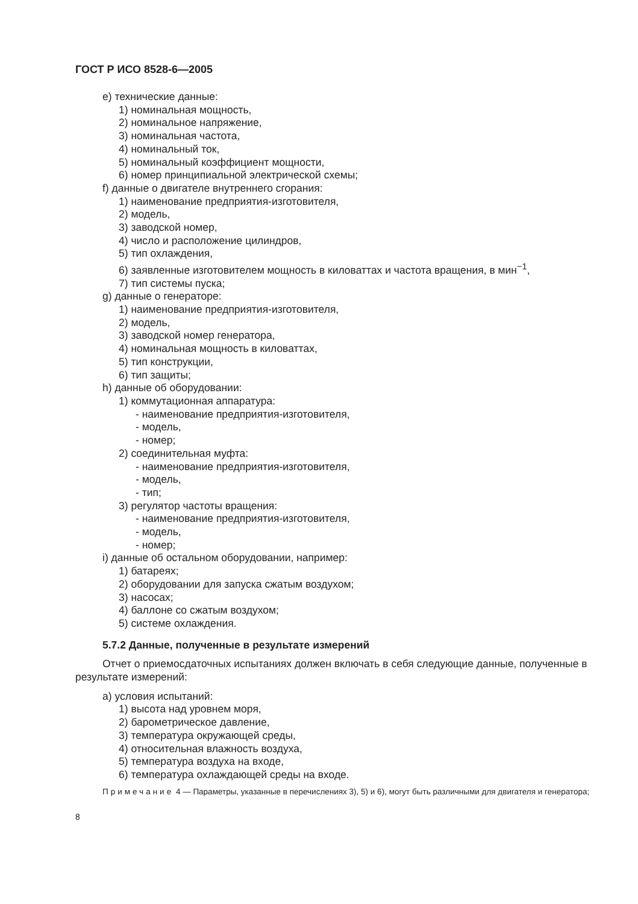ГОСТ Р ИСО 8528-6—2005
е) технические данные:
1) номинальная мощность,
2) номинальное напряжение,
3) номинальная частота,
4) номинальный ток,
5) номинальный коэффициент мощности,
6) номер принципиальной электрической схемы;
f) данные о двигателе внутреннего сгорания:
1) наименование предприятия-изготовителя,
2) модель,
3) заводской номер,
4) число и расположение цилиндров,
5) тип охлаждения,
6) заявленные изготовителем мощность в киловаттах и частота вращения, в мин<sup>−1</sup>,
7) тип системы пуска;
g) данные о генераторе:
1) наименование предприятия-изготовителя,
2) модель,
3) заводской номер генератора,
4) номинальная мощность в киловаттах,
5) тип конструкции,
6) тип защиты;
h) данные об оборудовании:
1) коммутационная аппаратура:
- наименование предприятия-изготовителя,
- модель,
- номер;
2) соединительная муфта:
- наименование предприятия-изготовителя,
- модель,
- тип;
3) регулятор частоты вращения:
- наименование предприятия-изготовителя,
- модель,
- номер;
i) данные об остальном оборудовании, например:
1) батареях;
2) оборудовании для запуска сжатым воздухом;
3) насосах;
4) баллоне со сжатым воздухом;
5) системе охлаждения.
5.7.2 Данные, полученные в результате измерений
Отчет о приемосдаточных испытаниях должен включать в себя следующие данные, полученные в результате измерений:
а) условия испытаний:
1) высота над уровнем моря,
2) барометрическое давление,
3) температура окружающей среды,
4) относительная влажность воздуха,
5) температура воздуха на входе,
6) температура охлаждающей среды на входе.
Примечание 4 — Параметры, указанные в перечислениях 3), 5) и 6), могут быть различными для двигателя и генератора;
8